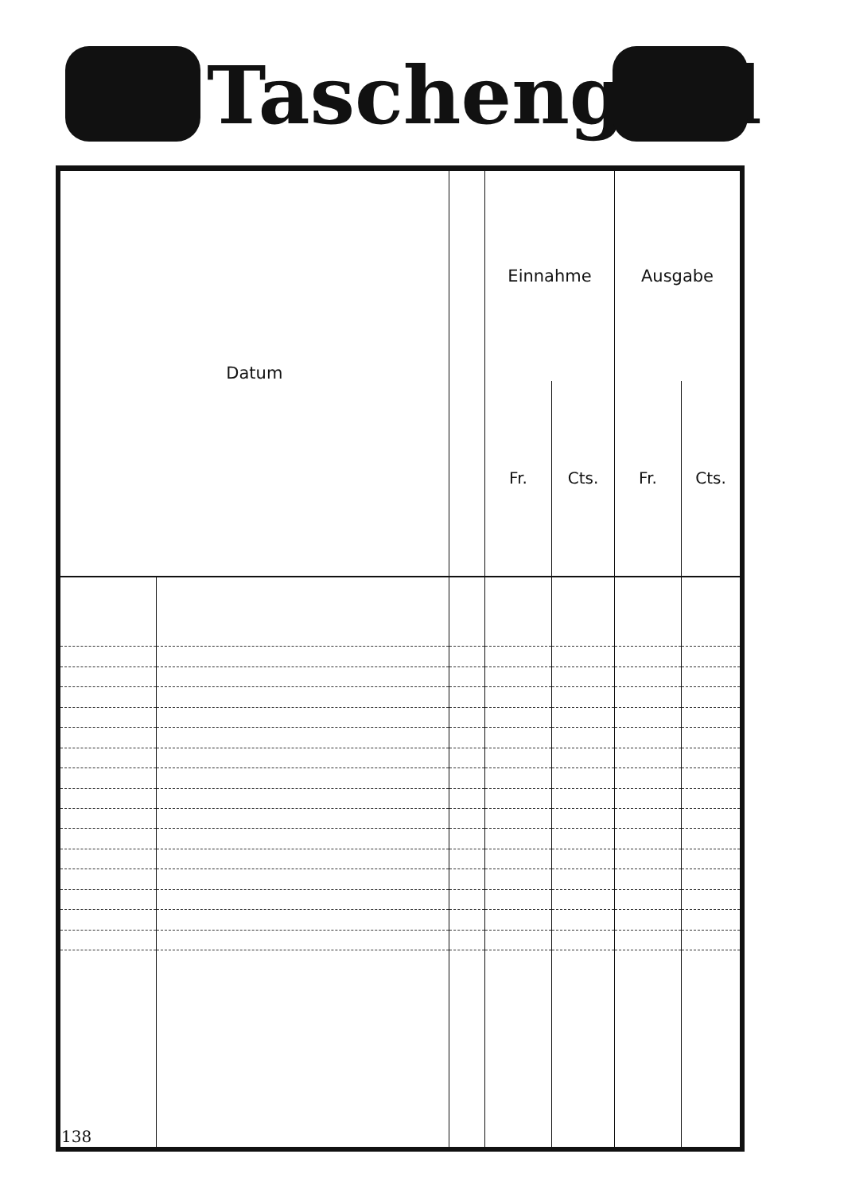Taschengeld
| Datum | | | Einnahme | | Ausgabe | |
| --- | --- | --- | --- | --- | --- | --- |
| | | | Fr. | Cts. | Fr. | Cts. |
| 138 | | | | | | |